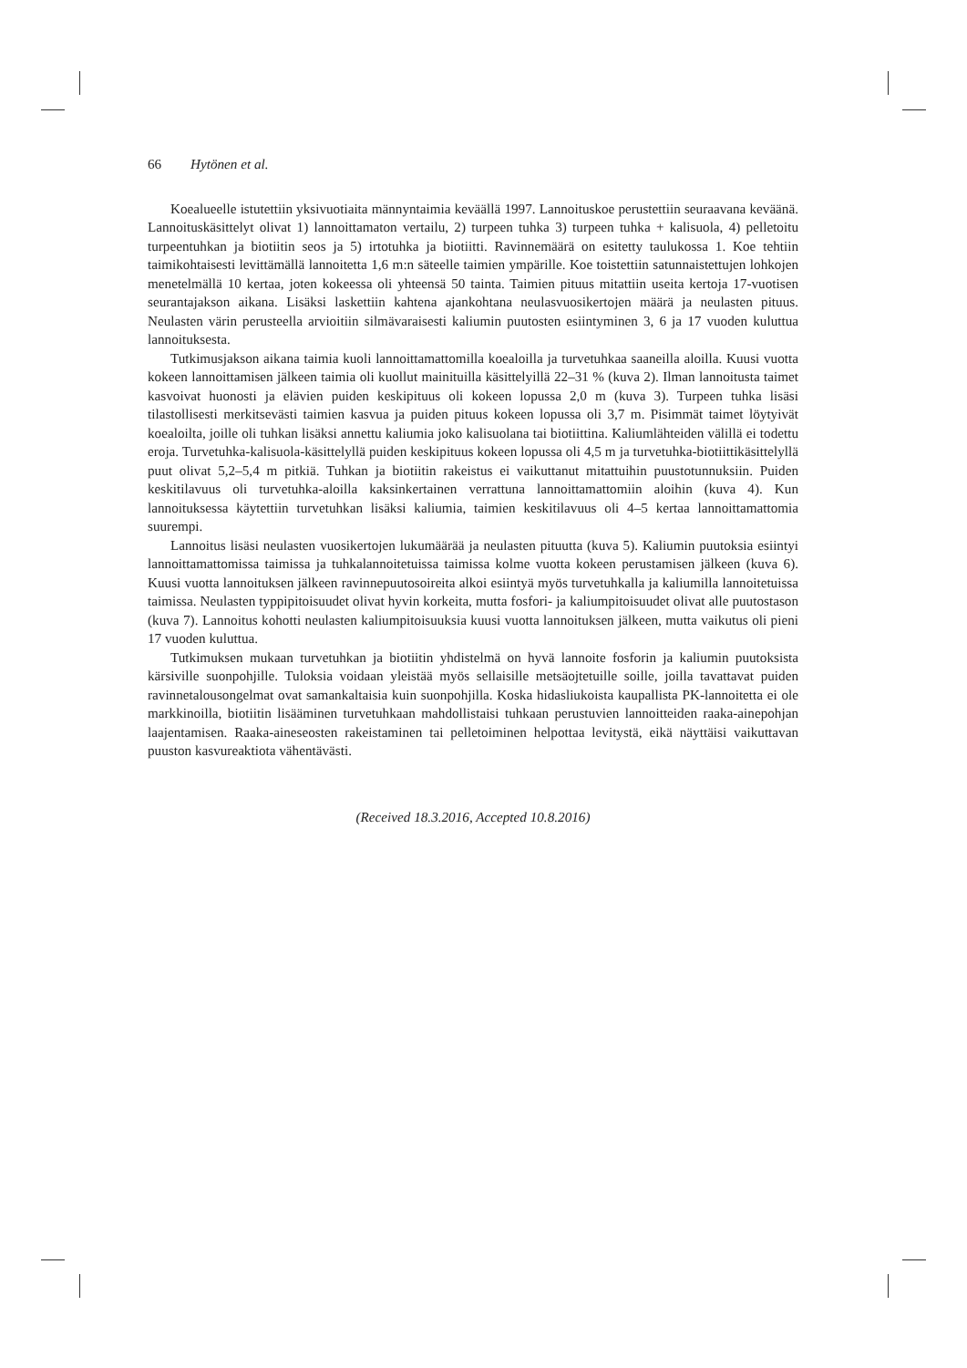66 Hytönen et al.
Koealueelle istutettiin yksivuotiaita männyntaimia keväällä 1997. Lannoituskoe perustettiin seuraavana keväänä. Lannoituskäsittelyt olivat 1) lannoittamaton vertailu, 2) turpeen tuhka 3) turpeen tuhka + kalisuola, 4) pelletoitu turpeentuhkan ja biotiitin seos ja 5) irtotuhka ja biotiitti. Ravinnemäärä on esitetty taulukossa 1. Koe tehtiin taimikohtaisesti levittämällä lannoitetta 1,6 m:n säteelle taimien ympärille. Koe toistettiin satunnaistettujen lohkojen menetelmällä 10 kertaa, joten kokeessa oli yhteensä 50 tainta. Taimien pituus mitattiin useita kertoja 17-vuotisen seurantajakson aikana. Lisäksi laskettiin kahtena ajankohtana neulasvuosikertojen määrä ja neulasten pituus. Neulasten värin perusteella arvioitiin silmävaraisesti kaliumin puutosten esiintyminen 3, 6 ja 17 vuoden kuluttua lannoituksesta.
Tutkimusjakson aikana taimia kuoli lannoittamattomilla koealoilla ja turvetuhkaa saaneilla aloilla. Kuusi vuotta kokeen lannoittamisen jälkeen taimia oli kuollut mainituilla käsittelyillä 22–31 % (kuva 2). Ilman lannoitusta taimet kasvoivat huonosti ja elävien puiden keskipituus oli kokeen lopussa 2,0 m (kuva 3). Turpeen tuhka lisäsi tilastollisesti merkitsevästi taimien kasvua ja puiden pituus kokeen lopussa oli 3,7 m. Pisimmät taimet löytyivät koealoilta, joille oli tuhkan lisäksi annettu kaliumia joko kalisuolana tai biotiittina. Kaliumlähteiden välillä ei todettu eroja. Turvetuhka-kalisuola-käsittelyllä puiden keskipituus kokeen lopussa oli 4,5 m ja turvetuhka-biotiittikäsittelyllä puut olivat 5,2–5,4 m pitkiä. Tuhkan ja biotiitin rakeistus ei vaikuttanut mitattuihin puustotunnuksiin. Puiden keskitilavuus oli turvetuhka-aloilla kaksinkertainen verrattuna lannoittamattomiin aloihin (kuva 4). Kun lannoituksessa käytettiin turvetuhkan lisäksi kaliumia, taimien keskitilavuus oli 4–5 kertaa lannoittamattomia suurempi.
Lannoitus lisäsi neulasten vuosikertojen lukumäärää ja neulasten pituutta (kuva 5). Kaliumin puutoksia esiintyi lannoittamattomissa taimissa ja tuhkalannoitetuissa taimissa kolme vuotta kokeen perustamisen jälkeen (kuva 6). Kuusi vuotta lannoituksen jälkeen ravinnepuutosoireita alkoi esiintyä myös turvetuhkalla ja kaliumilla lannoitetuissa taimissa. Neulasten typpipitoisuudet olivat hyvin korkeita, mutta fosfori- ja kaliumpitoisuudet olivat alle puutostason (kuva 7). Lannoitus kohotti neulasten kaliumpitoisuuksia kuusi vuotta lannoituksen jälkeen, mutta vaikutus oli pieni 17 vuoden kuluttua.
Tutkimuksen mukaan turvetuhkan ja biotiitin yhdistelmä on hyvä lannoite fosforin ja kaliumin puutoksista kärsiville suonpohjille. Tuloksia voidaan yleistää myös sellaisille metsäojtetuille soille, joilla tavattavat puiden ravinnetalousongelmat ovat samankaltaisia kuin suonpohjilla. Koska hidasliukoista kaupallista PK-lannoitetta ei ole markkinoilla, biotiitin lisääminen turvetuhkaan mahdollistaisi tuhkaan perustuvien lannoitteiden raaka-ainepohjan laajentamisen. Raaka-aineseosten rakeistaminen tai pelletoiminen helpottaa levitystä, eikä näyttäisi vaikuttavan puuston kasvureaktiota vähentävästi.
(Received 18.3.2016, Accepted 10.8.2016)